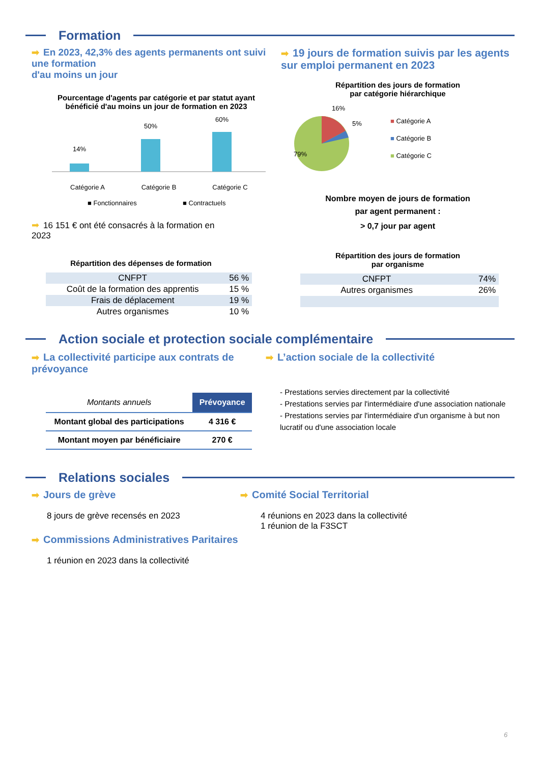Formation
➡ En 2023, 42,3% des agents permanents ont suivi une formation
d'au moins un jour
Pourcentage d'agents par catégorie et par statut ayant
bénéficié d'au moins un jour de formation en 2023
14%
50%
60%
Catégorie A
Catégorie B
Catégorie C
■ Fonctionnaires ■ Contractuels
➡ 16 151 € ont été consacrés à la formation en
2023
Répartition des dépenses de formation
| CNFPT | 56 % |
| Coût de la formation des apprentis | 15 % |
| Frais de déplacement | 19 % |
| Autres organismes | 10 % |
➡ 19 jours de formation suivis par les agents sur emploi permanent en 2023
Répartition des jours de formation
par catégorie hiérarchique
16%
5%
79%
■ Catégorie A
■ Catégorie B
■ Catégorie C
Nombre moyen de jours de formation
par agent permanent :
> 0,7 jour par agent
Répartition des jours de formation
par organisme
| CNFPT | 74% |
| Autres organismes | 26% |
Action sociale et protection sociale complémentaire
➡ La collectivité participe aux contrats de prévoyance
| Montants annuels | Prévoyance |
| Montant global des participations | 4 316 € |
| Montant moyen par bénéficiaire | 270 € |
➡ L’action sociale de la collectivité
- Prestations servies directement par la collectivité
- Prestations servies par l'intermédiaire d'une association nationale
- Prestations servies par l'intermédiaire d'un organisme à but non lucratif ou d'une association locale
Relations sociales
➡ Jours de grève
8 jours de grève recensés en 2023
➡ Commissions Administratives Paritaires
1 réunion en 2023 dans la collectivité
➡ Comité Social Territorial
4 réunions en 2023 dans la collectivité
1 réunion de la F3SCT
6